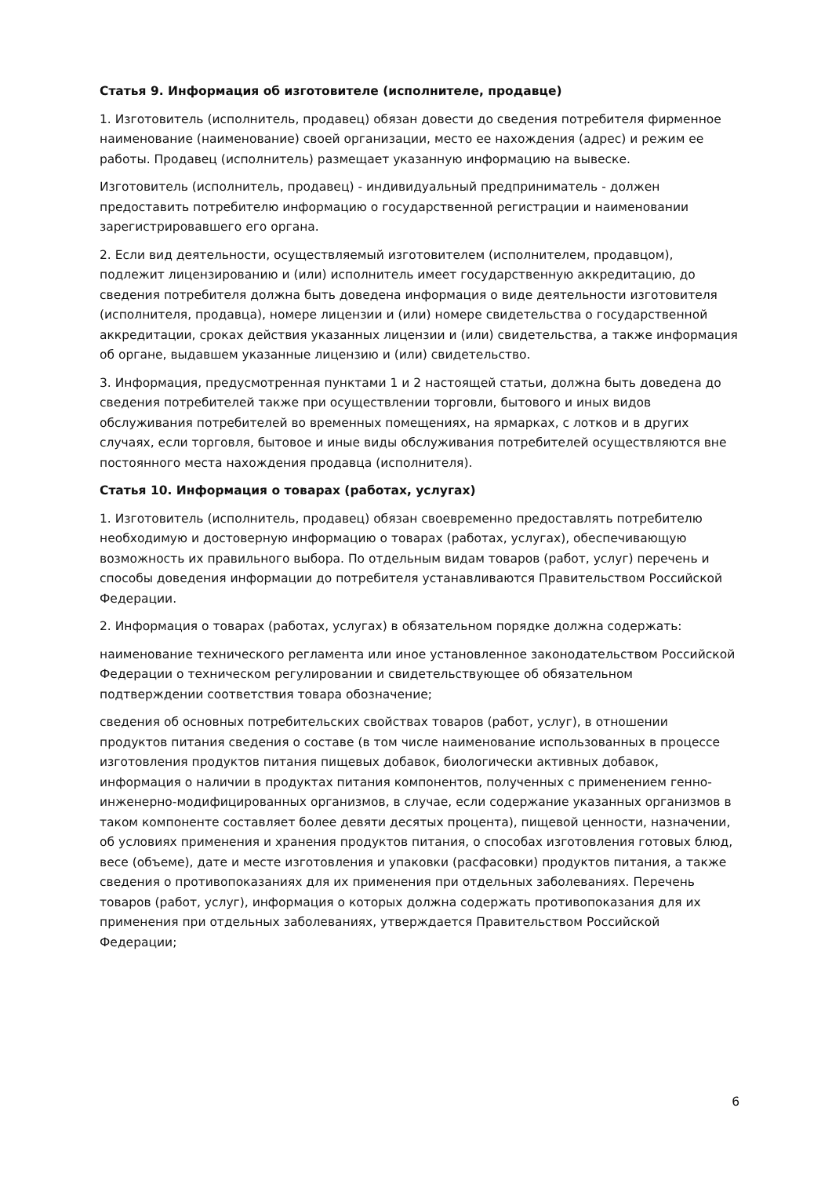Статья 9. Информация об изготовителе (исполнителе, продавце)
1. Изготовитель (исполнитель, продавец) обязан довести до сведения потребителя фирменное наименование (наименование) своей организации, место ее нахождения (адрес) и режим ее работы. Продавец (исполнитель) размещает указанную информацию на вывеске.
Изготовитель (исполнитель, продавец) - индивидуальный предприниматель - должен предоставить потребителю информацию о государственной регистрации и наименовании зарегистрировавшего его органа.
2. Если вид деятельности, осуществляемый изготовителем (исполнителем, продавцом), подлежит лицензированию и (или) исполнитель имеет государственную аккредитацию, до сведения потребителя должна быть доведена информация о виде деятельности изготовителя (исполнителя, продавца), номере лицензии и (или) номере свидетельства о государственной аккредитации, сроках действия указанных лицензии и (или) свидетельства, а также информация об органе, выдавшем указанные лицензию и (или) свидетельство.
3. Информация, предусмотренная пунктами 1 и 2 настоящей статьи, должна быть доведена до сведения потребителей также при осуществлении торговли, бытового и иных видов обслуживания потребителей во временных помещениях, на ярмарках, с лотков и в других случаях, если торговля, бытовое и иные виды обслуживания потребителей осуществляются вне постоянного места нахождения продавца (исполнителя).
Статья 10. Информация о товарах (работах, услугах)
1. Изготовитель (исполнитель, продавец) обязан своевременно предоставлять потребителю необходимую и достоверную информацию о товарах (работах, услугах), обеспечивающую возможность их правильного выбора. По отдельным видам товаров (работ, услуг) перечень и способы доведения информации до потребителя устанавливаются Правительством Российской Федерации.
2. Информация о товарах (работах, услугах) в обязательном порядке должна содержать:
наименование технического регламента или иное установленное законодательством Российской Федерации о техническом регулировании и свидетельствующее об обязательном подтверждении соответствия товара обозначение;
сведения об основных потребительских свойствах товаров (работ, услуг), в отношении продуктов питания сведения о составе (в том числе наименование использованных в процессе изготовления продуктов питания пищевых добавок, биологически активных добавок, информация о наличии в продуктах питания компонентов, полученных с применением генно-инженерно-модифицированных организмов, в случае, если содержание указанных организмов в таком компоненте составляет более девяти десятых процента), пищевой ценности, назначении, об условиях применения и хранения продуктов питания, о способах изготовления готовых блюд, весе (объеме), дате и месте изготовления и упаковки (расфасовки) продуктов питания, а также сведения о противопоказаниях для их применения при отдельных заболеваниях. Перечень товаров (работ, услуг), информация о которых должна содержать противопоказания для их применения при отдельных заболеваниях, утверждается Правительством Российской Федерации;
6